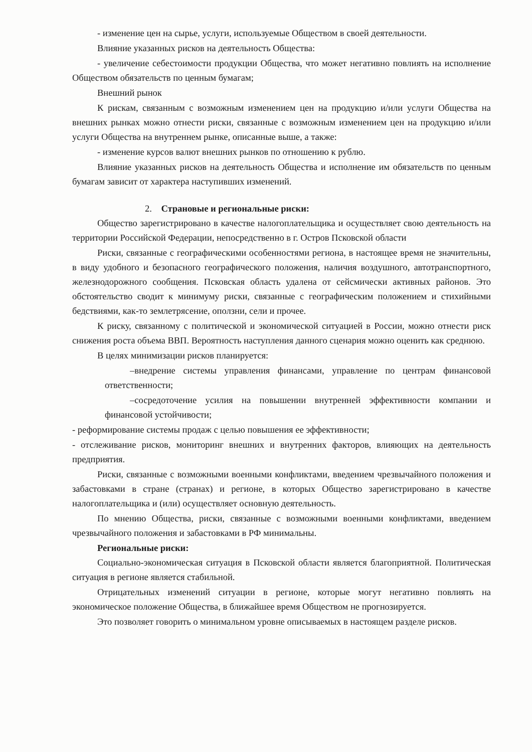- изменение цен на сырье, услуги, используемые Обществом в своей деятельности.
Влияние указанных рисков на деятельность Общества:
- увеличение себестоимости продукции Общества, что может негативно повлиять на исполнение Обществом обязательств по ценным бумагам;
Внешний рынок
К рискам, связанным с возможным изменением цен на продукцию и/или услуги Общества на внешних рынках можно отнести риски, связанные с возможным изменением цен на продукцию и/или услуги Общества на внутреннем рынке, описанные выше, а также:
- изменение курсов валют внешних рынков по отношению к рублю.
Влияние указанных рисков на деятельность Общества и исполнение им обязательств по ценным бумагам зависит от характера наступивших изменений.
2. Страновые и региональные риски:
Общество зарегистрировано в качестве налогоплательщика и осуществляет свою деятельность на территории Российской Федерации, непосредственно в г. Остров Псковской области
Риски, связанные с географическими особенностями региона, в настоящее время не значительны, в виду удобного и безопасного географического положения, наличия воздушного, автотранспортного, железнодорожного сообщения. Псковская область удалена от сейсмически активных районов. Это обстоятельство сводит к минимуму риски, связанные с географическим положением и стихийными бедствиями, как-то землетрясение, оползни, сели и прочее.
К риску, связанному с политической и экономической ситуацией в России, можно отнести риск снижения роста объема ВВП. Вероятность наступления данного сценария можно оценить как среднюю.
В целях минимизации рисков планируется:
–внедрение системы управления финансами, управление по центрам финансовой ответственности;
–сосредоточение усилия на повышении внутренней эффективности компании и финансовой устойчивости;
- реформирование системы продаж с целью повышения ее эффективности;
- отслеживание рисков, мониторинг внешних и внутренних факторов, влияющих на деятельность предприятия.
Риски, связанные с возможными военными конфликтами, введением чрезвычайного положения и забастовками в стране (странах) и регионе, в которых Общество зарегистрировано в качестве налогоплательщика и (или) осуществляет основную деятельность.
По мнению Общества, риски, связанные с возможными военными конфликтами, введением чрезвычайного положения и забастовками в РФ минимальны.
Региональные риски:
Социально-экономическая ситуация в Псковской области является благоприятной. Политическая ситуация в регионе является стабильной.
Отрицательных изменений ситуации в регионе, которые могут негативно повлиять на экономическое положение Общества, в ближайшее время Обществом не прогнозируется.
Это позволяет говорить о минимальном уровне описываемых в настоящем разделе рисков.